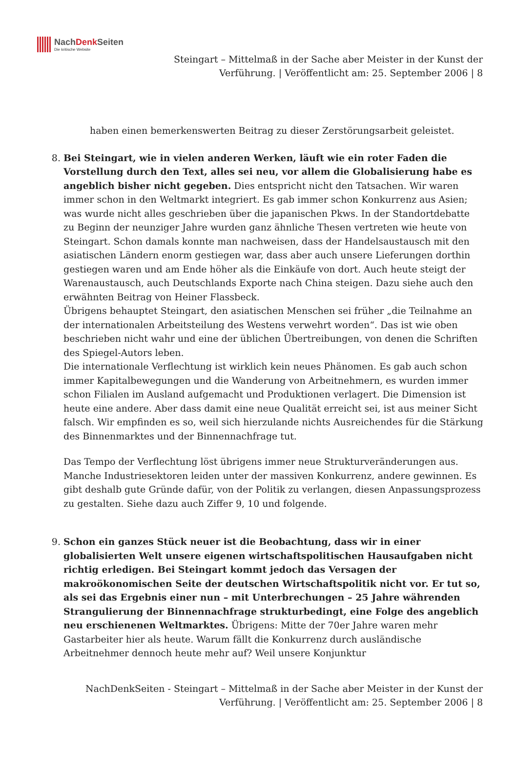NachDenk Seiten Die kritische Website
Steingart – Mittelmaß in der Sache aber Meister in der Kunst der
Verführung. | Veröffentlicht am: 25. September 2006 | 8
haben einen bemerkenswerten Beitrag zu dieser Zerstörungsarbeit geleistet.
8. Bei Steingart, wie in vielen anderen Werken, läuft wie ein roter Faden die Vorstellung durch den Text, alles sei neu, vor allem die Globalisierung habe es angeblich bisher nicht gegeben. Dies entspricht nicht den Tatsachen. Wir waren immer schon in den Weltmarkt integriert. Es gab immer schon Konkurrenz aus Asien; was wurde nicht alles geschrieben über die japanischen Pkws. In der Standortdebatte zu Beginn der neunziger Jahre wurden ganz ähnliche Thesen vertreten wie heute von Steingart. Schon damals konnte man nachweisen, dass der Handelsaustausch mit den asiatischen Ländern enorm gestiegen war, dass aber auch unsere Lieferungen dorthin gestiegen waren und am Ende höher als die Einkäufe von dort. Auch heute steigt der Warenaustausch, auch Deutschlands Exporte nach China steigen. Dazu siehe auch den erwähnten Beitrag von Heiner Flassbeck.
Übrigens behauptet Steingart, den asiatischen Menschen sei früher „die Teilnahme an der internationalen Arbeitsteilung des Westens verwehrt worden“. Das ist wie oben beschrieben nicht wahr und eine der üblichen Übertreibungen, von denen die Schriften des Spiegel-Autors leben.
Die internationale Verflechtung ist wirklich kein neues Phänomen. Es gab auch schon immer Kapitalbewegungen und die Wanderung von Arbeitnehmern, es wurden immer schon Filialen im Ausland aufgemacht und Produktionen verlagert. Die Dimension ist heute eine andere. Aber dass damit eine neue Qualität erreicht sei, ist aus meiner Sicht falsch. Wir empfinden es so, weil sich hierzulande nichts Ausreichendes für die Stärkung des Binnenmarktes und der Binnennachfrage tut.
Das Tempo der Verflechtung löst übrigens immer neue Strukturveränderungen aus. Manche Industriesektoren leiden unter der massiven Konkurrenz, andere gewinnen. Es gibt deshalb gute Gründe dafür, von der Politik zu verlangen, diesen Anpassungsprozess zu gestalten. Siehe dazu auch Ziffer 9, 10 und folgende.
9. Schon ein ganzes Stück neuer ist die Beobachtung, dass wir in einer globalisierten Welt unsere eigenen wirtschaftspolitischen Hausaufgaben nicht richtig erledigen. Bei Steingart kommt jedoch das Versagen der makroökonomischen Seite der deutschen Wirtschaftspolitik nicht vor. Er tut so, als sei das Ergebnis einer nun – mit Unterbrechungen – 25 Jahre währenden Strangulierung der Binnennachfrage strukturbedingt, eine Folge des angeblich neu erschienenen Weltmarktes. Übrigens: Mitte der 70er Jahre waren mehr Gastarbeiter hier als heute. Warum fällt die Konkurrenz durch ausländische Arbeitnehmer dennoch heute mehr auf? Weil unsere Konjunktur
NachDenkSeiten - Steingart – Mittelmaß in der Sache aber Meister in der Kunst der
Verführung. | Veröffentlicht am: 25. September 2006 | 8